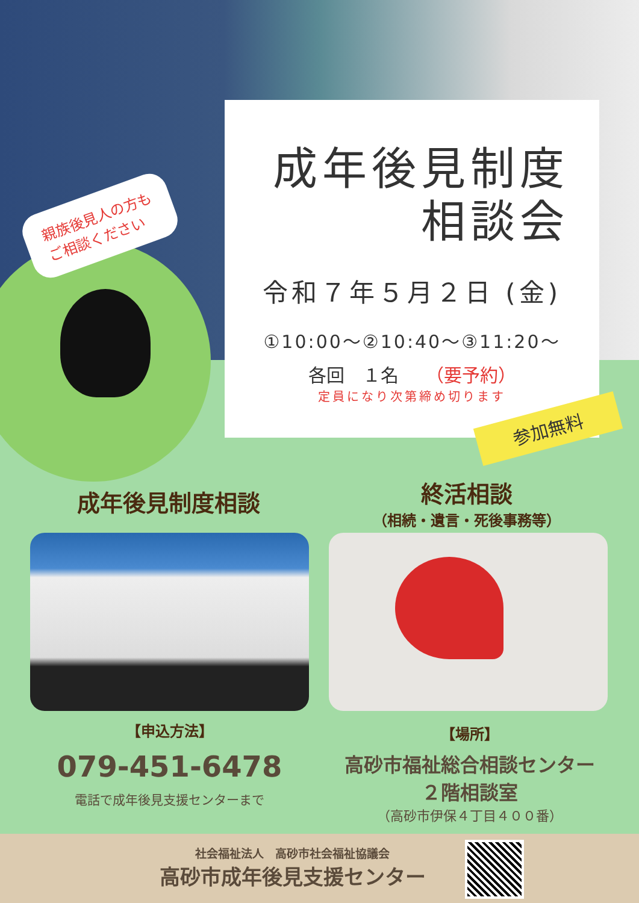親族後見人の方も
ご相談ください
成年後見制度
相談会
令和７年５月２日 (金)
①10:00～②10:40～③11:20～
各回　１名　　（要予約）
定員になり次第締め切ります
参加無料
成年後見制度相談
終活相談
（相続・遺言・死後事務等）
【申込方法】
079-451-6478
電話で成年後見支援センターまで
【場所】
高砂市福祉総合相談センター
２階相談室
（高砂市伊保４丁目４００番）
社会福祉法人　高砂市社会福祉協議会
高砂市成年後見支援センター